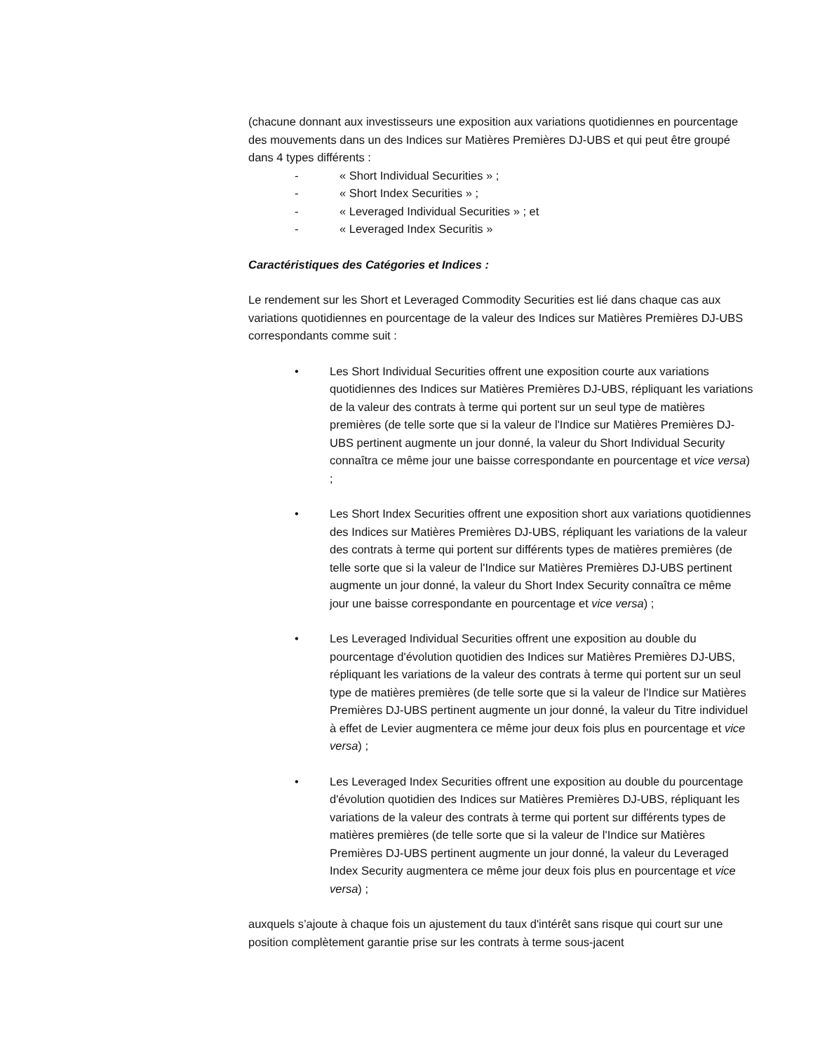(chacune donnant aux investisseurs une exposition aux variations quotidiennes en pourcentage des mouvements dans un des Indices sur Matières Premières DJ-UBS et qui peut être groupé dans 4 types différents :
- « Short Individual Securities » ;
- « Short Index Securities » ;
- « Leveraged Individual Securities » ; et
- « Leveraged Index Securitis »
Caractéristiques des Catégories et Indices :
Le rendement sur les Short et Leveraged Commodity Securities est lié dans chaque cas aux variations quotidiennes en pourcentage de la valeur des Indices sur Matières Premières DJ-UBS correspondants comme suit :
• Les Short Individual Securities offrent une exposition courte aux variations quotidiennes des Indices sur Matières Premières DJ-UBS, répliquant les variations de la valeur des contrats à terme qui portent sur un seul type de matières premières (de telle sorte que si la valeur de l'Indice sur Matières Premières DJ-UBS pertinent augmente un jour donné, la valeur du Short Individual Security connaîtra ce même jour une baisse correspondante en pourcentage et vice versa) ;
• Les Short Index Securities offrent une exposition short aux variations quotidiennes des Indices sur Matières Premières DJ-UBS, répliquant les variations de la valeur des contrats à terme qui portent sur différents types de matières premières (de telle sorte que si la valeur de l'Indice sur Matières Premières DJ-UBS pertinent augmente un jour donné, la valeur du Short Index Security connaîtra ce même jour une baisse correspondante en pourcentage et vice versa) ;
• Les Leveraged Individual Securities offrent une exposition au double du pourcentage d'évolution quotidien des Indices sur Matières Premières DJ-UBS, répliquant les variations de la valeur des contrats à terme qui portent sur un seul type de matières premières (de telle sorte que si la valeur de l'Indice sur Matières Premières DJ-UBS pertinent augmente un jour donné, la valeur du Titre individuel à effet de Levier augmentera ce même jour deux fois plus en pourcentage et vice versa) ;
• Les Leveraged Index Securities offrent une exposition au double du pourcentage d'évolution quotidien des Indices sur Matières Premières DJ-UBS, répliquant les variations de la valeur des contrats à terme qui portent sur différents types de matières premières (de telle sorte que si la valeur de l'Indice sur Matières Premières DJ-UBS pertinent augmente un jour donné, la valeur du Leveraged Index Security augmentera ce même jour deux fois plus en pourcentage et vice versa) ;
auxquels s’ajoute à chaque fois un ajustement du taux d'intérêt sans risque qui court sur une position complètement garantie prise sur les contrats à terme sous-jacent